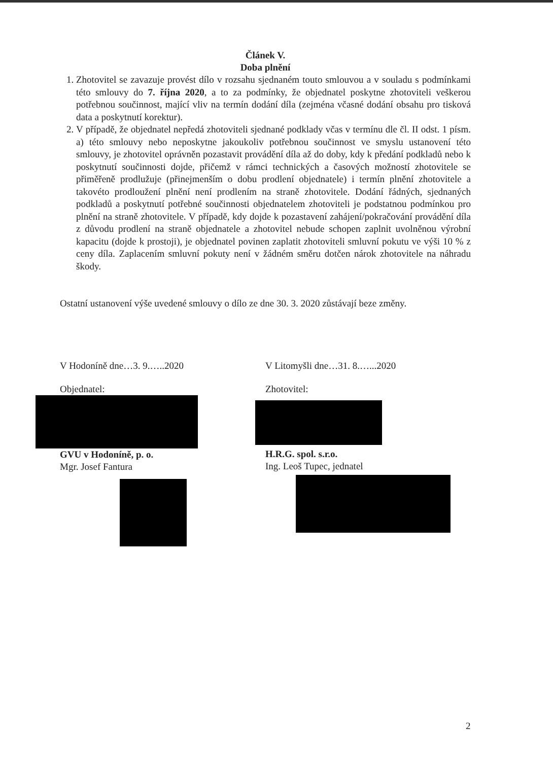Článek V.
Doba plnění
1. Zhotovitel se zavazuje provést dílo v rozsahu sjednaném touto smlouvou a v souladu s podmínkami této smlouvy do 7. října 2020, a to za podmínky, že objednatel poskytne zhotoviteli veškerou potřebnou součinnost, mající vliv na termín dodání díla (zejména včasné dodání obsahu pro tisková data a poskytnutí korektur).
2. V případě, že objednatel nepředá zhotoviteli sjednané podklady včas v termínu dle čl. II odst. 1 písm. a) této smlouvy nebo neposkytne jakoukoliv potřebnou součinnost ve smyslu ustanovení této smlouvy, je zhotovitel oprávněn pozastavit provádění díla až do doby, kdy k předání podkladů nebo k poskytnutí součinnosti dojde, přičemž v rámci technických a časových možností zhotovitele se přiměřeně prodlužuje (přinejmenším o dobu prodlení objednatele) i termín plnění zhotovitele a takovéto prodloužení plnění není prodlením na straně zhotovitele. Dodání řádných, sjednaných podkladů a poskytnutí potřebné součinnosti objednatelem zhotoviteli je podstatnou podmínkou pro plnění na straně zhotovitele. V případě, kdy dojde k pozastavení zahájení/pokračování provádění díla z důvodu prodlení na straně objednatele a zhotovitel nebude schopen zaplnit uvolněnou výrobní kapacitu (dojde k prostoji), je objednatel povinen zaplatit zhotoviteli smluvní pokutu ve výši 10 % z ceny díla. Zaplacením smluvní pokuty není v žádném směru dotčen nárok zhotovitele na náhradu škody.
Ostatní ustanovení výše uvedené smlouvy o dílo ze dne 30. 3. 2020 zůstávají beze změny.
V Hodoníně dne…3. 9.…..2020
Objednatel:
GVU v Hodoníně, p. o.
Mgr. Josef Fantura
V Litomyšli dne…31. 8.…...2020
Zhotovitel:
H.R.G. spol. s.r.o.
Ing. Leoš Tupec, jednatel
2